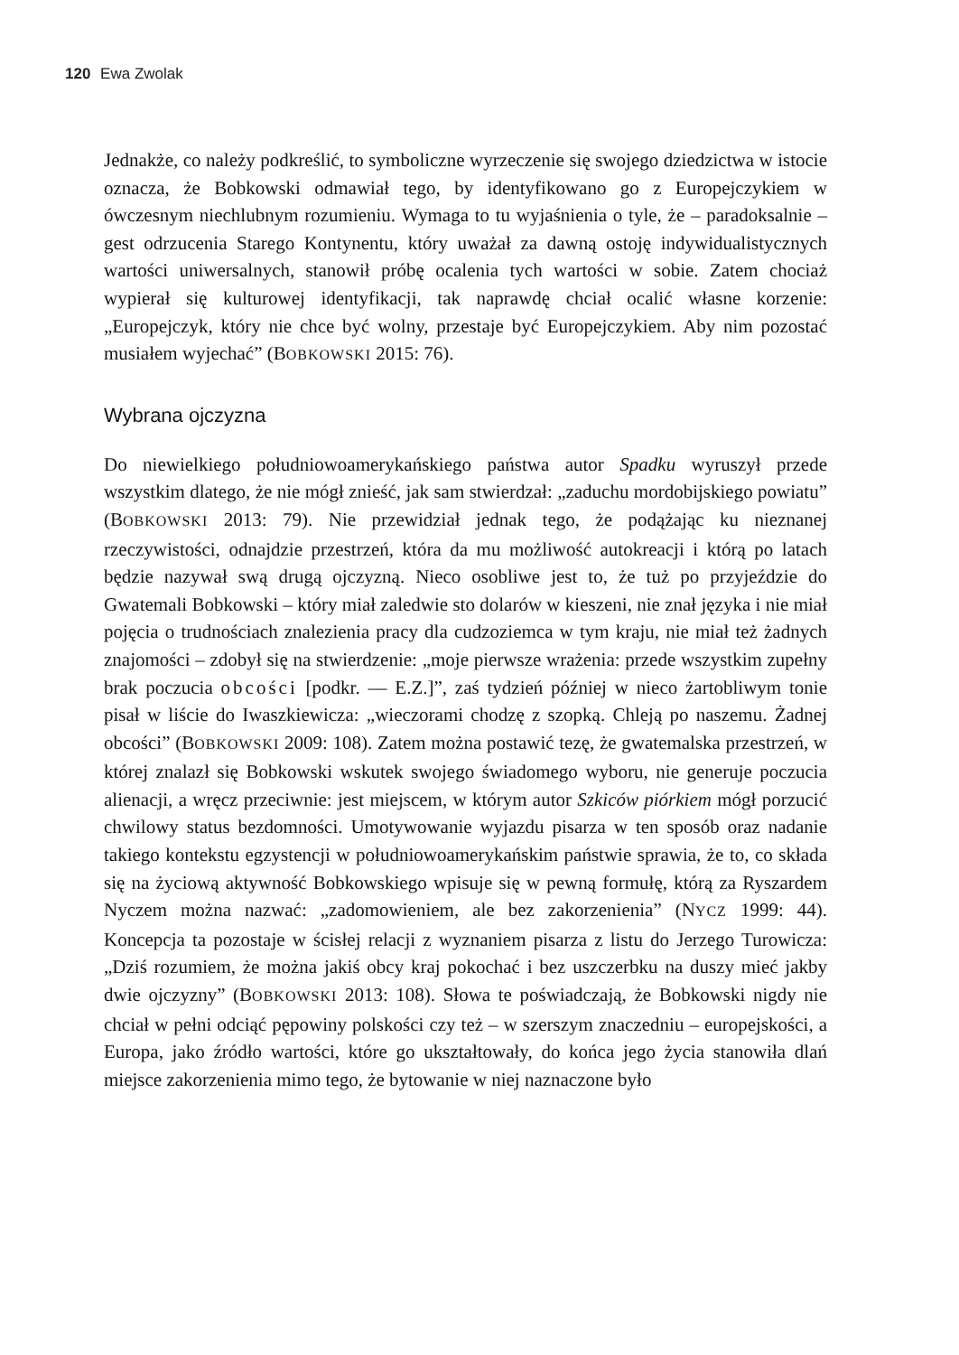120 Ewa Zwolak
Jednakże, co należy podkreślić, to symboliczne wyrzeczenie się swojego dziedzictwa w istocie oznacza, że Bobkowski odmawiał tego, by identyfikowano go z Europejczykiem w ówczesnym niechlubnym rozumieniu. Wymaga to tu wyjaśnienia o tyle, że – paradoksalnie – gest odrzucenia Starego Kontynentu, który uważał za dawną ostoję indywidualistycznych wartości uniwersalnych, stanowił próbę ocalenia tych wartości w sobie. Zatem chociaż wypierał się kulturowej identyfikacji, tak naprawdę chciał ocalić własne korzenie: „Europejczyk, który nie chce być wolny, przestaje być Europejczykiem. Aby nim pozostać musiałem wyjechać” (BOBKOWSKI 2015: 76).
Wybrana ojczyzna
Do niewielkiego południowoamerykańskiego państwa autor Spadku wyruszył przede wszystkim dlatego, że nie mógł znieść, jak sam stwierdzał: „zaduchu mordobijskiego powiatu” (BOBKOWSKI 2013: 79). Nie przewidział jednak tego, że podążając ku nieznanej rzeczywistości, odnajdzie przestrzeń, która da mu możliwość autokreacji i którą po latach będzie nazywał swą drugą ojczyzną. Nieco osobliwe jest to, że tuż po przyjeździe do Gwatemali Bobkowski – który miał zaledwie sto dolarów w kieszeni, nie znał języka i nie miał pojęcia o trudnościach znalezienia pracy dla cudzoziemca w tym kraju, nie miał też żadnych znajomości – zdobył się na stwierdzenie: „moje pierwsze wrażenia: przede wszystkim zupełny brak poczucia obcości [podkr. — E.Z.]”, zaś tydzień później w nieco żartobliwym tonie pisał w liście do Iwaszkiewicza: „wieczorami chodzę z szopką. Chleją po naszemu. Żadnej obcości” (BOBKOWSKI 2009: 108). Zatem można postawić tezę, że gwatemalska przestrzeń, w której znalazł się Bobkowski wskutek swojego świadomego wyboru, nie generuje poczucia alienacji, a wręcz przeciwnie: jest miejscem, w którym autor Szkiców piórkiem mógł porzucić chwilowy status bezdomności. Umotywowanie wyjazdu pisarza w ten sposób oraz nadanie takiego kontekstu egzystencji w południowoamerykańskim państwie sprawia, że to, co składa się na życiową aktywność Bobkowskiego wpisuje się w pewną formułę, którą za Ryszardem Nyczem można nazwać: „zadomowieniem, ale bez zakorzenienia” (NYCZ 1999: 44). Koncepcja ta pozostaje w ścisłej relacji z wyznaniem pisarza z listu do Jerzego Turowicza: „Dziś rozumiem, że można jakiś obcy kraj pokochać i bez uszczerbku na duszy mieć jakby dwie ojczyzny” (BOBKOWSKI 2013: 108). Słowa te poświadczają, że Bobkowski nigdy nie chciał w pełni odciąć pępowiny polskości czy też – w szerszym znaczedniu – europejskości, a Europa, jako źródło wartości, które go ukształtowały, do końca jego życia stanowiła dlań miejsce zakorzenienia mimo tego, że bytowanie w niej naznaczone było